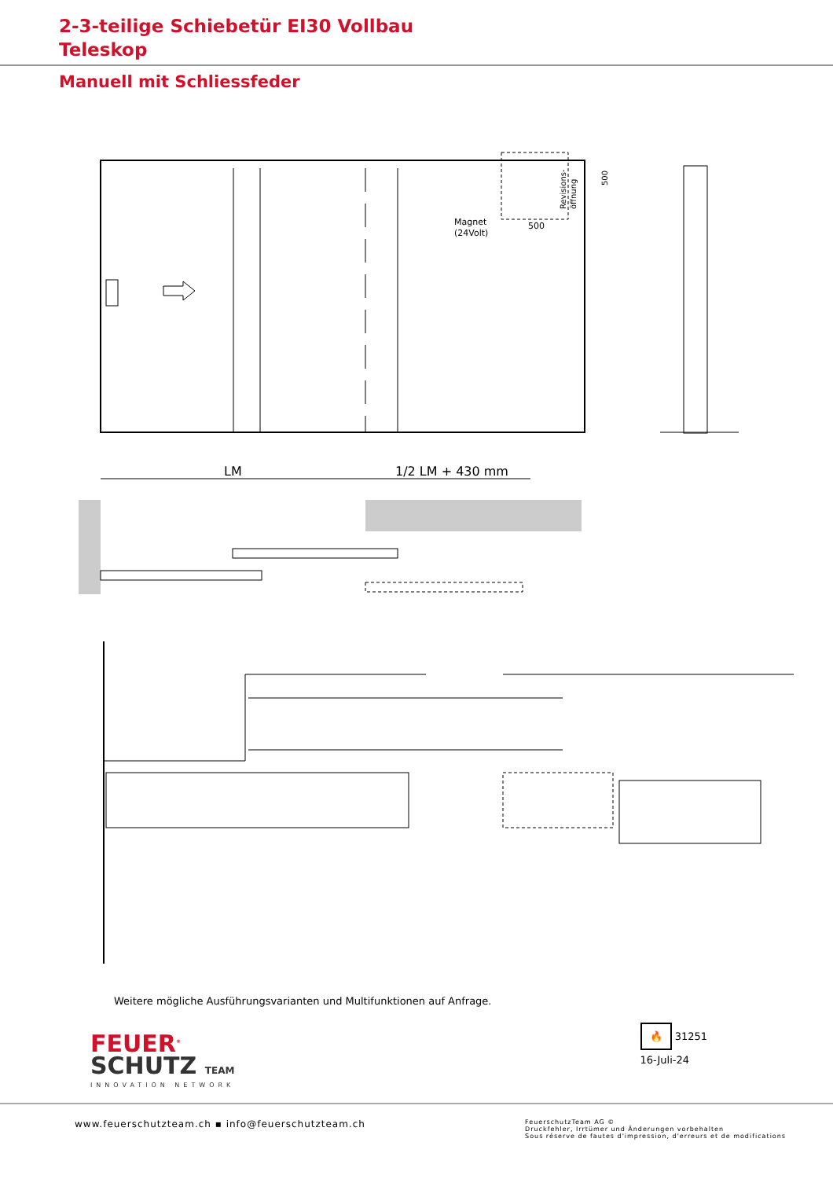2-3-teilige Schiebetür EI30 Vollbau
Teleskop
Manuell mit Schliessfeder
Magnet
(24Volt)
500
Revisions-
öffnung
500
LM
1/2 LM + 430 mm
Weitere mögliche Ausführungsvarianten und Multifunktionen auf Anfrage.
FEUER<sup>®</sup>
SCHUTZ TEAM
INNOVATION NETWORK
🔥 31251
16-Juli-24
www.feuerschutzteam.ch ▪ info@feuerschutzteam.ch
FeuerschutzTeam AG ©
Druckfehler, Irrtümer und Änderungen vorbehalten
Sous réserve de fautes d'impression, d'erreurs et de modifications